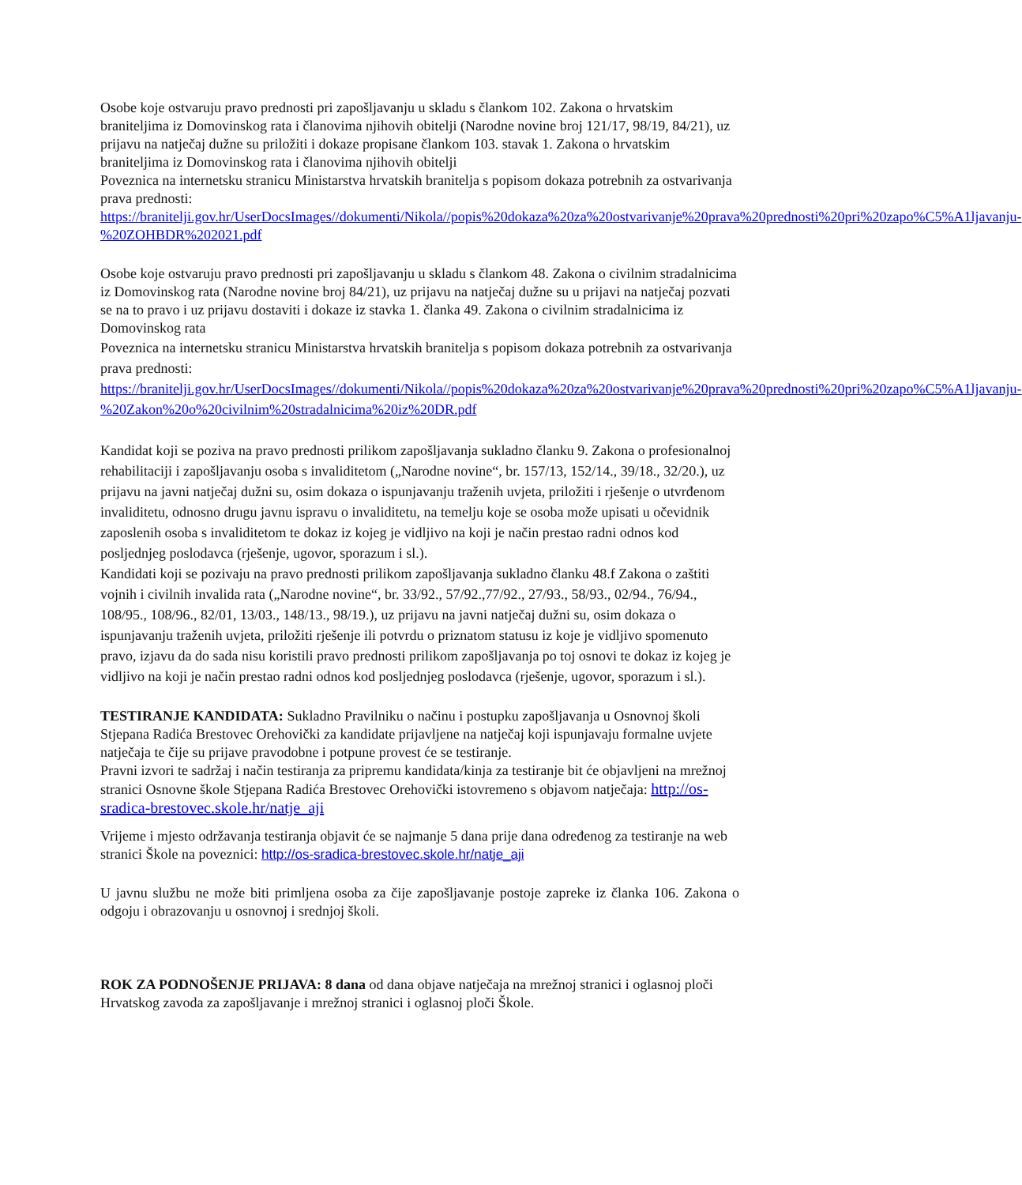Osobe koje ostvaruju pravo prednosti pri zapošljavanju u skladu s člankom 102. Zakona o hrvatskim braniteljima iz Domovinskog rata i članovima njihovih obitelji (Narodne novine broj 121/17, 98/19, 84/21), uz prijavu na natječaj dužne su priložiti i dokaze propisane člankom 103. stavak 1. Zakona o hrvatskim braniteljima iz Domovinskog rata i članovima njihovih obitelji
Poveznica na internetsku stranicu Ministarstva hrvatskih branitelja s popisom dokaza potrebnih za ostvarivanja prava prednosti:
https://branitelji.gov.hr/UserDocsImages//dokumenti/Nikola//popis%20dokaza%20za%20ostvarivanje%20prava%20prednosti%20pri%20zapo%C5%A1ljavanju-%20ZOHBDR%202021.pdf
Osobe koje ostvaruju pravo prednosti pri zapošljavanju u skladu s člankom 48. Zakona o civilnim stradalnicima iz Domovinskog rata (Narodne novine broj 84/21), uz prijavu na natječaj dužne su u prijavi na natječaj pozvati se na to pravo i uz prijavu dostaviti i dokaze iz stavka 1. članka 49. Zakona o civilnim stradalnicima iz Domovinskog rata
Poveznica na internetsku stranicu Ministarstva hrvatskih branitelja s popisom dokaza potrebnih za ostvarivanja prava prednosti:
https://branitelji.gov.hr/UserDocsImages//dokumenti/Nikola//popis%20dokaza%20za%20ostvarivanje%20prava%20prednosti%20pri%20zapo%C5%A1ljavanju-
%20Zakon%20o%20civilnim%20stradalnicima%20iz%20DR.pdf
Kandidat koji se poziva na pravo prednosti prilikom zapošljavanja sukladno članku 9. Zakona o profesionalnoj rehabilitaciji i zapošljavanju osoba s invaliditetom („Narodne novine“, br. 157/13, 152/14., 39/18., 32/20.), uz prijavu na javni natječaj dužni su, osim dokaza o ispunjavanju traženih uvjeta, priložiti i rješenje o utvrđenom invaliditetu, odnosno drugu javnu ispravu o invaliditetu, na temelju koje se osoba može upisati u očevidnik zaposlenih osoba s invaliditetom te dokaz iz kojeg je vidljivo na koji je način prestao radni odnos kod posljednjeg poslodavca (rješenje, ugovor, sporazum i sl.).
Kandidati koji se pozivaju na pravo prednosti prilikom zapošljavanja sukladno članku 48.f Zakona o zaštiti vojnih i civilnih invalida rata („Narodne novine“, br. 33/92., 57/92.,77/92., 27/93., 58/93., 02/94., 76/94., 108/95., 108/96., 82/01, 13/03., 148/13., 98/19.), uz prijavu na javni natječaj dužni su, osim dokaza o ispunjavanju traženih uvjeta, priložiti rješenje ili potvrdu o priznatom statusu iz koje je vidljivo spomenuto pravo, izjavu da do sada nisu koristili pravo prednosti prilikom zapošljavanja po toj osnovi te dokaz iz kojeg je vidljivo na koji je način prestao radni odnos kod posljednjeg poslodavca (rješenje, ugovor, sporazum i sl.).
TESTIRANJE KANDIDATA: Sukladno Pravilniku o načinu i postupku zapošljavanja u Osnovnoj školi Stjepana Radića Brestovec Orehovički za kandidate prijavljene na natječaj koji ispunjavaju formalne uvjete natječaja te čije su prijave pravodobne i potpune provest će se testiranje.
Pravni izvori te sadržaj i način testiranja za pripremu kandidata/kinja za testiranje bit će objavljeni na mrežnoj stranici Osnovne škole Stjepana Radića Brestovec Orehovički istovremeno s objavom natječaja: http://os-sradica-brestovec.skole.hr/natje_aji
Vrijeme i mjesto održavanja testiranja objavit će se najmanje 5 dana prije dana određenog za testiranje na web stranici Škole na poveznici: http://os-sradica-brestovec.skole.hr/natje_aji
U javnu službu ne može biti primljena osoba za čije zapošljavanje postoje zapreke iz članka 106. Zakona o odgoju i obrazovanju u osnovnoj i srednjoj školi.
ROK ZA PODNOŠENJE PRIJAVA: 8 dana od dana objave natječaja na mrežnoj stranici i oglasnoj ploči Hrvatskog zavoda za zapošljavanje i mrežnoj stranici i oglasnoj ploči Škole.